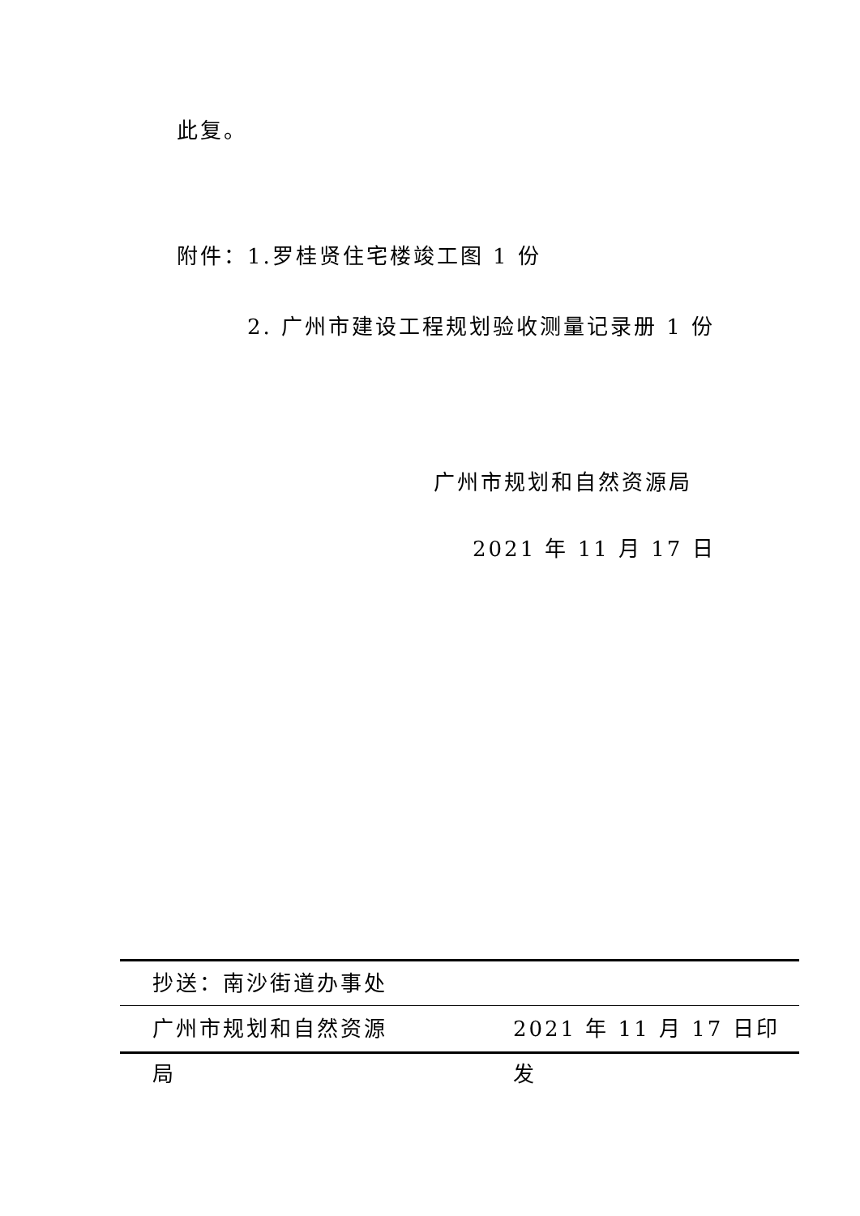此复。
附件：1.罗桂贤住宅楼竣工图 1 份
2. 广州市建设工程规划验收测量记录册 1 份
广州市规划和自然资源局
2021 年 11 月 17 日
抄送：南沙街道办事处
广州市规划和自然资源局 2021 年 11 月 17 日印发